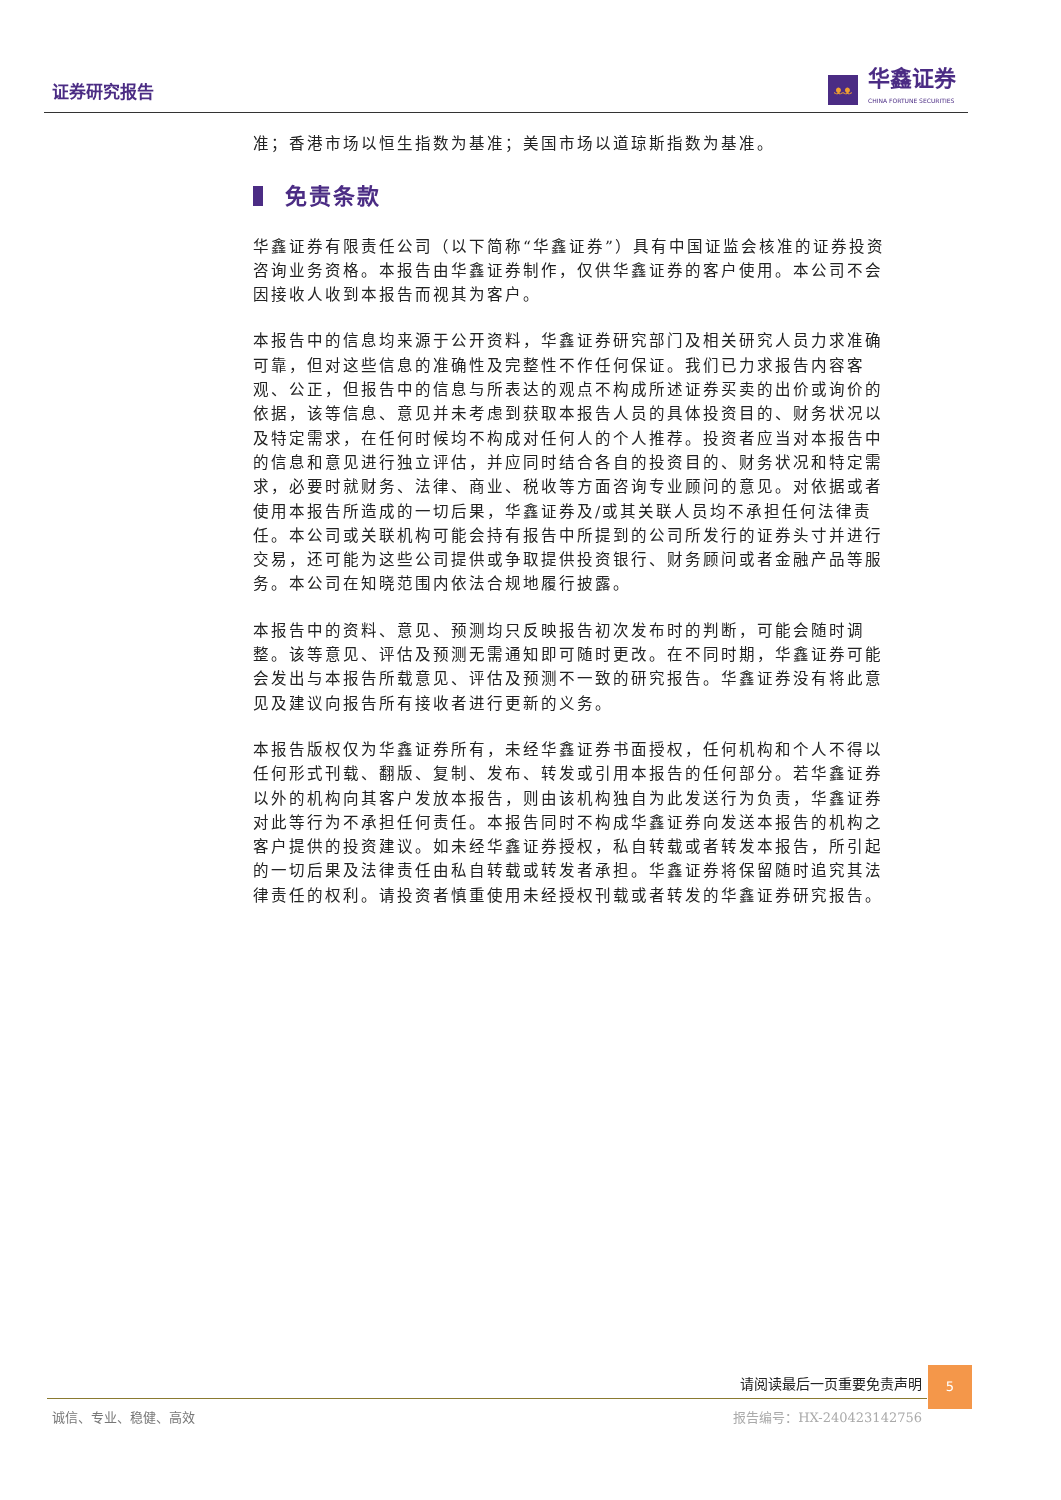证券研究报告
ᴥᴥ
华鑫证券
CHINA FORTUNE SECURITIES
准；香港市场以恒生指数为基准；美国市场以道琼斯指数为基准。
免责条款
华鑫证券有限责任公司（以下简称“华鑫证券”）具有中国证监会核准的证券投资咨询业务资格。本报告由华鑫证券制作，仅供华鑫证券的客户使用。本公司不会因接收人收到本报告而视其为客户。
本报告中的信息均来源于公开资料，华鑫证券研究部门及相关研究人员力求准确可靠，但对这些信息的准确性及完整性不作任何保证。我们已力求报告内容客观、公正，但报告中的信息与所表达的观点不构成所述证券买卖的出价或询价的依据，该等信息、意见并未考虑到获取本报告人员的具体投资目的、财务状况以及特定需求，在任何时候均不构成对任何人的个人推荐。投资者应当对本报告中的信息和意见进行独立评估，并应同时结合各自的投资目的、财务状况和特定需求，必要时就财务、法律、商业、税收等方面咨询专业顾问的意见。对依据或者使用本报告所造成的一切后果，华鑫证券及/或其关联人员均不承担任何法律责任。本公司或关联机构可能会持有报告中所提到的公司所发行的证券头寸并进行交易，还可能为这些公司提供或争取提供投资银行、财务顾问或者金融产品等服务。本公司在知晓范围内依法合规地履行披露。
本报告中的资料、意见、预测均只反映报告初次发布时的判断，可能会随时调整。该等意见、评估及预测无需通知即可随时更改。在不同时期，华鑫证券可能会发出与本报告所载意见、评估及预测不一致的研究报告。华鑫证券没有将此意见及建议向报告所有接收者进行更新的义务。
本报告版权仅为华鑫证券所有，未经华鑫证券书面授权，任何机构和个人不得以任何形式刊载、翻版、复制、发布、转发或引用本报告的任何部分。若华鑫证券以外的机构向其客户发放本报告，则由该机构独自为此发送行为负责，华鑫证券对此等行为不承担任何责任。本报告同时不构成华鑫证券向发送本报告的机构之客户提供的投资建议。如未经华鑫证券授权，私自转载或者转发本报告，所引起的一切后果及法律责任由私自转载或转发者承担。华鑫证券将保留随时追究其法律责任的权利。请投资者慎重使用未经授权刊载或者转发的华鑫证券研究报告。
请阅读最后一页重要免责声明
5
诚信、专业、稳健、高效 报告编号：HX-240423142756